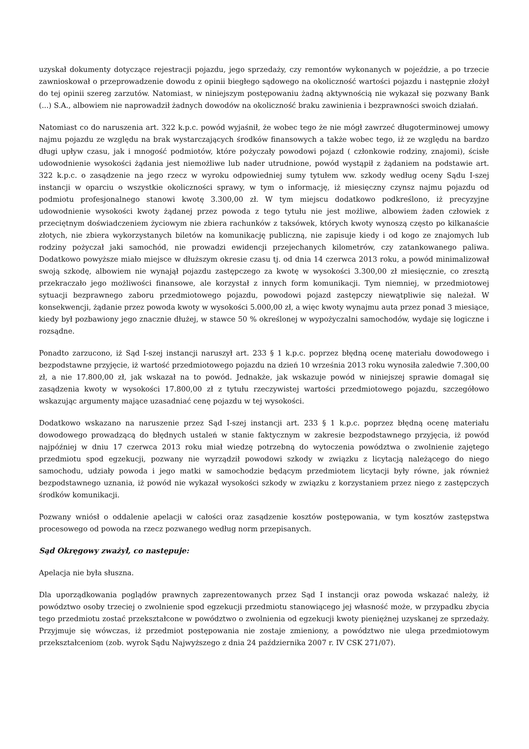uzyskał dokumenty dotyczące rejestracji pojazdu, jego sprzedaży, czy remontów wykonanych w pojeździe, a po trzecie zawnioskował o przeprowadzenie dowodu z opinii biegłego sądowego na okoliczność wartości pojazdu i następnie złożył do tej opinii szereg zarzutów. Natomiast, w niniejszym postępowaniu żadną aktywnością nie wykazał się pozwany Bank (...) S.A., albowiem nie naprowadził żadnych dowodów na okoliczność braku zawinienia i bezprawności swoich działań.
Natomiast co do naruszenia art. 322 k.p.c. powód wyjaśnił, że wobec tego że nie mógł zawrzeć długoterminowej umowy najmu pojazdu ze względu na brak wystarczających środków finansowych a także wobec tego, iż ze względu na bardzo długi upływ czasu, jak i mnogość podmiotów, które pożyczały powodowi pojazd ( członkowie rodziny, znajomi), ścisłe udowodnienie wysokości żądania jest niemożliwe lub nader utrudnione, powód wystąpił z żądaniem na podstawie art. 322 k.p.c. o zasądzenie na jego rzecz w wyroku odpowiedniej sumy tytułem ww. szkody według oceny Sądu I-szej instancji w oparciu o wszystkie okoliczności sprawy, w tym o informację, iż miesięczny czynsz najmu pojazdu od podmiotu profesjonalnego stanowi kwotę 3.300,00 zł. W tym miejscu dodatkowo podkreślono, iż precyzyjne udowodnienie wysokości kwoty żądanej przez powoda z tego tytułu nie jest możliwe, albowiem żaden człowiek z przeciętnym doświadczeniem życiowym nie zbiera rachunków z taksówek, których kwoty wynoszą często po kilkanaście złotych, nie zbiera wykorzystanych biletów na komunikację publiczną, nie zapisuje kiedy i od kogo ze znajomych lub rodziny pożyczał jaki samochód, nie prowadzi ewidencji przejechanych kilometrów, czy zatankowanego paliwa. Dodatkowo powyższe miało miejsce w dłuższym okresie czasu tj. od dnia 14 czerwca 2013 roku, a powód minimalizował swoją szkodę, albowiem nie wynajął pojazdu zastępczego za kwotę w wysokości 3.300,00 zł miesięcznie, co zresztą przekraczało jego możliwości finansowe, ale korzystał z innych form komunikacji. Tym niemniej, w przedmiotowej sytuacji bezprawnego zaboru przedmiotowego pojazdu, powodowi pojazd zastępczy niewątpliwie się należał. W konsekwencji, żądanie przez powoda kwoty w wysokości 5.000,00 zł, a więc kwoty wynajmu auta przez ponad 3 miesiące, kiedy był pozbawiony jego znacznie dłużej, w stawce 50 % określonej w wypożyczalni samochodów, wydaje się logiczne i rozsądne.
Ponadto zarzucono, iż Sąd I-szej instancji naruszył art. 233 § 1 k.p.c. poprzez błędną ocenę materiału dowodowego i bezpodstawne przyjęcie, iż wartość przedmiotowego pojazdu na dzień 10 września 2013 roku wynosiła zaledwie 7.300,00 zł, a nie 17.800,00 zł, jak wskazał na to powód. Jednakże, jak wskazuje powód w niniejszej sprawie domagał się zasądzenia kwoty w wysokości 17.800,00 zł z tytułu rzeczywistej wartości przedmiotowego pojazdu, szczegółowo wskazując argumenty mające uzasadniać cenę pojazdu w tej wysokości.
Dodatkowo wskazano na naruszenie przez Sąd I-szej instancji art. 233 § 1 k.p.c. poprzez błędną ocenę materiału dowodowego prowadzącą do błędnych ustaleń w stanie faktycznym w zakresie bezpodstawnego przyjęcia, iż powód najpóźniej w dniu 17 czerwca 2013 roku miał wiedzę potrzebną do wytoczenia powództwa o zwolnienie zajętego przedmiotu spod egzekucji, pozwany nie wyrządził powodowi szkody w związku z licytacją należącego do niego samochodu, udziały powoda i jego matki w samochodzie będącym przedmiotem licytacji były równe, jak również bezpodstawnego uznania, iż powód nie wykazał wysokości szkody w związku z korzystaniem przez niego z zastępczych środków komunikacji.
Pozwany wniósł o oddalenie apelacji w całości oraz zasądzenie kosztów postępowania, w tym kosztów zastępstwa procesowego od powoda na rzecz pozwanego według norm przepisanych.
Sąd Okręgowy zważył, co następuje:
Apelacja nie była słuszna.
Dla uporządkowania poglądów prawnych zaprezentowanych przez Sąd I instancji oraz powoda wskazać należy, iż powództwo osoby trzeciej o zwolnienie spod egzekucji przedmiotu stanowiącego jej własność może, w przypadku zbycia tego przedmiotu zostać przekształcone w powództwo o zwolnienia od egzekucji kwoty pieniężnej uzyskanej ze sprzedaży. Przyjmuje się wówczas, iż przedmiot postępowania nie zostaje zmieniony, a powództwo nie ulega przedmiotowym przekształceniom (zob. wyrok Sądu Najwyższego z dnia 24 października 2007 r. IV CSK 271/07).